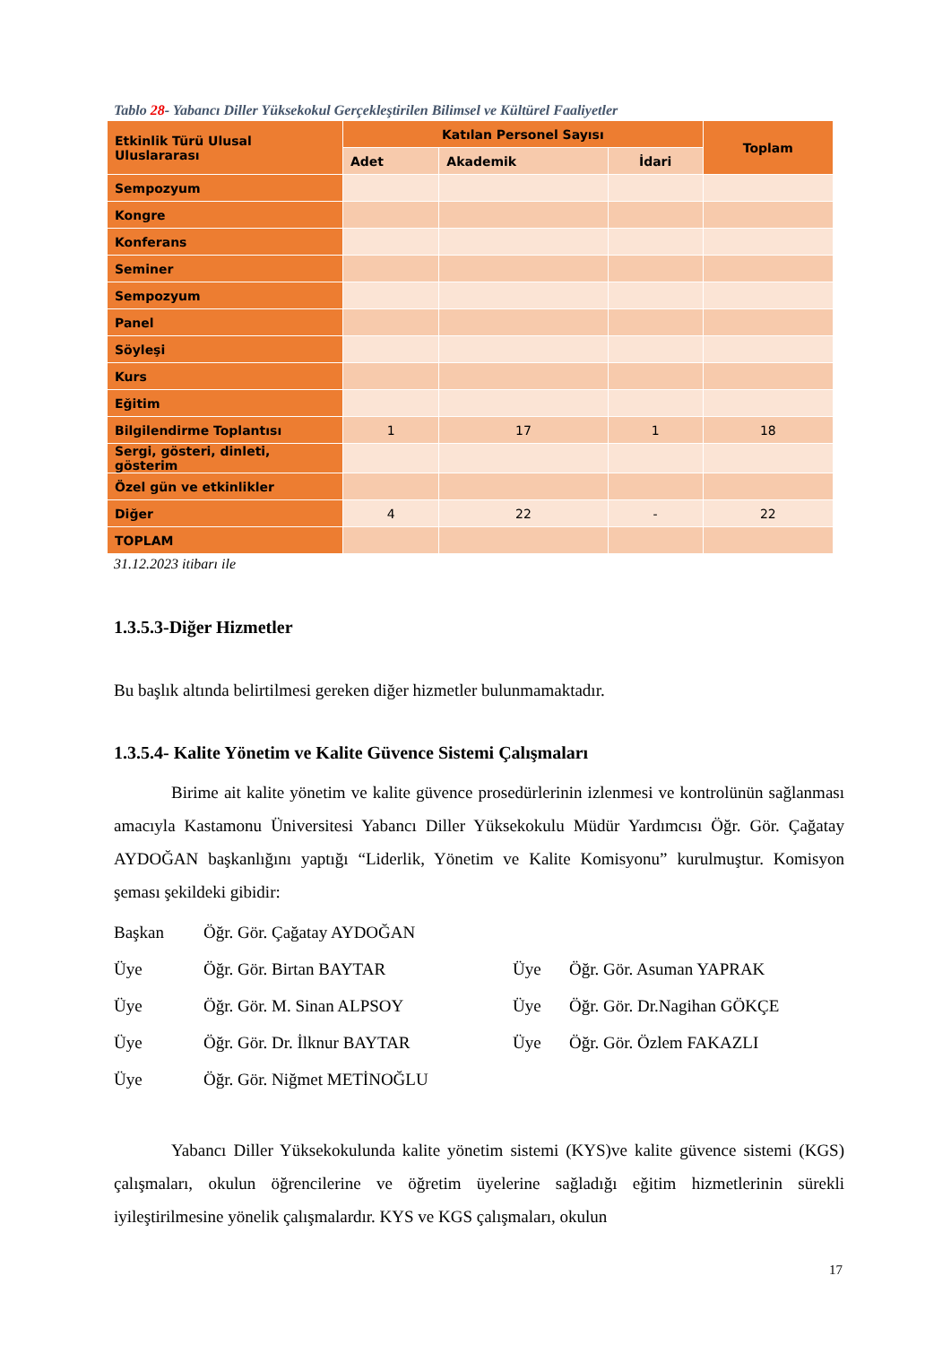Tablo 28- Yabancı Diller Yüksekokul Gerçekleştirilen Bilimsel ve Kültürel Faaliyetler
| Etkinlik Türü Ulusal Uluslararası | Katılan Personel Sayısı | | | Toplam |
| --- | --- | --- | --- | --- |
| | Adet | Akademik | İdari | |
| Sempozyum | | | | |
| Kongre | | | | |
| Konferans | | | | |
| Seminer | | | | |
| Sempozyum | | | | |
| Panel | | | | |
| Söyleşi | | | | |
| Kurs | | | | |
| Eğitim | | | | |
| Bilgilendirme Toplantısı | 1 | 17 | 1 | 18 |
| Sergi, gösteri, dinleti, gösterim | | | | |
| Özel gün ve etkinlikler | | | | |
| Diğer | 4 | 22 | - | 22 |
| TOPLAM | | | | |
31.12.2023 itibarı ile
1.3.5.3-Diğer Hizmetler
Bu başlık altında belirtilmesi gereken diğer hizmetler bulunmamaktadır.
1.3.5.4- Kalite Yönetim ve Kalite Güvence Sistemi Çalışmaları
Birime ait kalite yönetim ve kalite güvence prosedürlerinin izlenmesi ve kontrolünün sağlanması amacıyla Kastamonu Üniversitesi Yabancı Diller Yüksekokulu Müdür Yardımcısı Öğr. Gör. Çağatay AYDOĞAN başkanlığını yaptığı “Liderlik, Yönetim ve Kalite Komisyonu” kurulmuştur. Komisyon şeması şekildeki gibidir:
Başkan
Öğr. Gör. Çağatay AYDOĞAN
Üye
Öğr. Gör. Birtan BAYTAR
Üye
Öğr. Gör. Asuman YAPRAK
Üye
Öğr. Gör. M. Sinan ALPSOY
Üye
Öğr. Gör. Dr.Nagihan GÖKÇE
Üye
Öğr. Gör. Dr. İlknur BAYTAR
Üye
Öğr. Gör. Özlem FAKAZLI
Üye
Öğr. Gör. Niğmet METİNOĞLU
Yabancı Diller Yüksekokulunda kalite yönetim sistemi (KYS)ve kalite güvence sistemi (KGS) çalışmaları, okulun öğrencilerine ve öğretim üyelerine sağladığı eğitim hizmetlerinin sürekli iyileştirilmesine yönelik çalışmalardır. KYS ve KGS çalışmaları, okulun
17